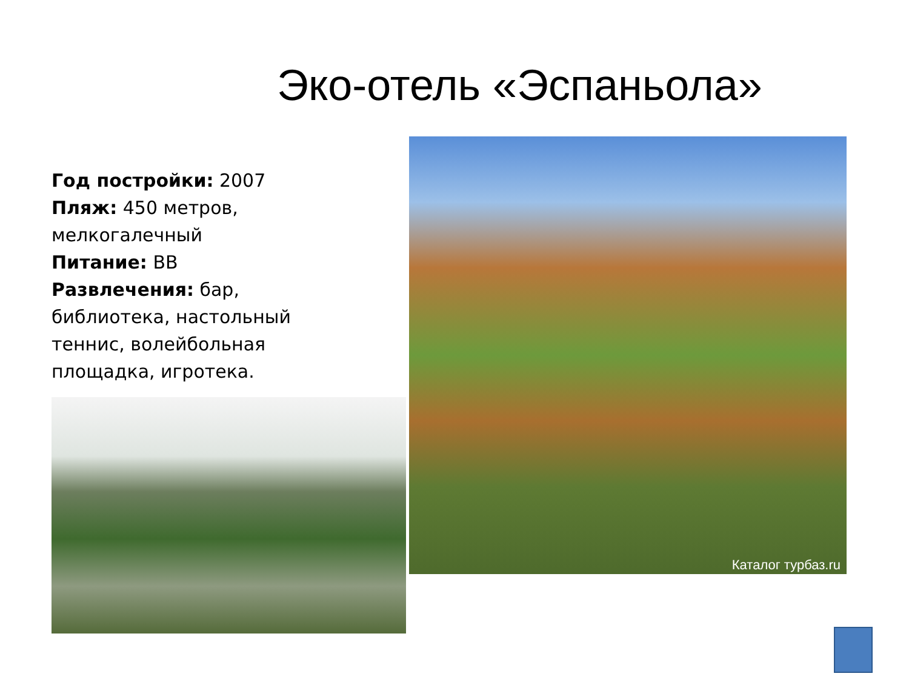Эко-отель «Эспаньола»
Год постройки: 2007
Пляж: 450 метров, мелкогалечный
Питание: BB
Развлечения: бар, библиотека, настольный теннис, волейбольная площадка, игротека.
Каталог турбаз.ru